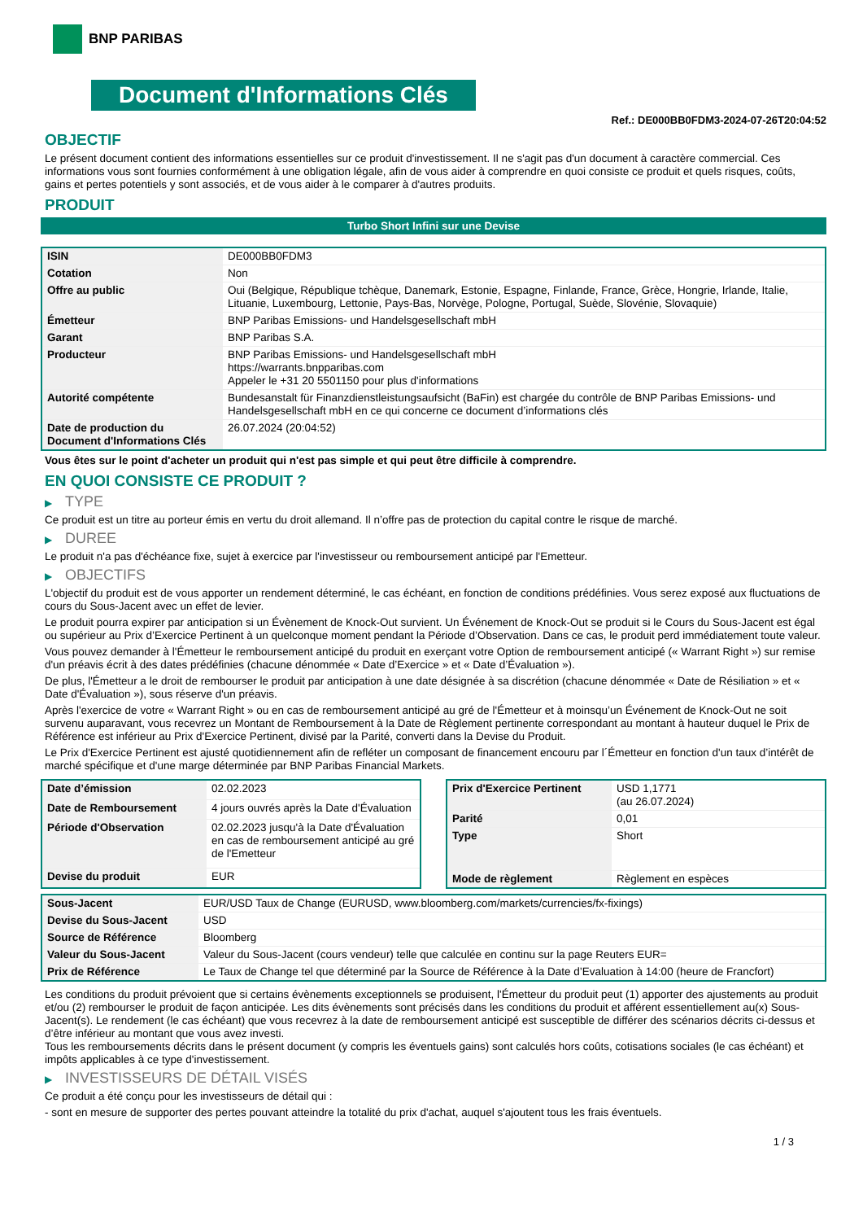BNP PARIBAS
Document d'Informations Clés
Ref.: DE000BB0FDM3-2024-07-26T20:04:52
OBJECTIF
Le présent document contient des informations essentielles sur ce produit d'investissement. Il ne s'agit pas d'un document à caractère commercial. Ces informations vous sont fournies conformément à une obligation légale, afin de vous aider à comprendre en quoi consiste ce produit et quels risques, coûts, gains et pertes potentiels y sont associés, et de vous aider à le comparer à d'autres produits.
PRODUIT
Turbo Short Infini sur une Devise
| ISIN | DE000BB0FDM3 |
| Cotation | Non |
| Offre au public | Oui (Belgique, République tchèque, Danemark, Estonie, Espagne, Finlande, France, Grèce, Hongrie, Irlande, Italie, Lituanie, Luxembourg, Lettonie, Pays-Bas, Norvège, Pologne, Portugal, Suède, Slovénie, Slovaquie) |
| Émetteur | BNP Paribas Emissions- und Handelsgesellschaft mbH |
| Garant | BNP Paribas S.A. |
| Producteur | BNP Paribas Emissions- und Handelsgesellschaft mbH https://warrants.bnpparibas.com Appeler le +31 20 5501150 pour plus d'informations |
| Autorité compétente | Bundesanstalt für Finanzdienstleistungsaufsicht (BaFin) est chargée du contrôle de BNP Paribas Emissions- und Handelsgesellschaft mbH en ce qui concerne ce document d’informations clés |
| Date de production du Document d'Informations Clés | 26.07.2024 (20:04:52) |
Vous êtes sur le point d'acheter un produit qui n'est pas simple et qui peut être difficile à comprendre.
EN QUOI CONSISTE CE PRODUIT ?
▶ TYPE
Ce produit est un titre au porteur émis en vertu du droit allemand. Il n’offre pas de protection du capital contre le risque de marché.
▶ DUREE
Le produit n'a pas d'échéance fixe, sujet à exercice par l'investisseur ou remboursement anticipé par l'Emetteur.
▶ OBJECTIFS
L'objectif du produit est de vous apporter un rendement déterminé, le cas échéant, en fonction de conditions prédéfinies. Vous serez exposé aux fluctuations de cours du Sous-Jacent avec un effet de levier.
Le produit pourra expirer par anticipation si un Évènement de Knock-Out survient. Un Événement de Knock-Out se produit si le Cours du Sous-Jacent est égal ou supérieur au Prix d’Exercice Pertinent à un quelconque moment pendant la Période d’Observation. Dans ce cas, le produit perd immédiatement toute valeur.
Vous pouvez demander à l'Émetteur le remboursement anticipé du produit en exerçant votre Option de remboursement anticipé (« Warrant Right ») sur remise d'un préavis écrit à des dates prédéfinies (chacune dénommée « Date d’Exercice » et « Date d’Évaluation »).
De plus, l'Émetteur a le droit de rembourser le produit par anticipation à une date désignée à sa discrétion (chacune dénommée « Date de Résiliation » et « Date d'Évaluation »), sous réserve d'un préavis.
Après l'exercice de votre « Warrant Right » ou en cas de remboursement anticipé au gré de l'Émetteur et à moinsqu’un Événement de Knock-Out ne soit survenu auparavant, vous recevrez un Montant de Remboursement à la Date de Règlement pertinente correspondant au montant à hauteur duquel le Prix de Référence est inférieur au Prix d'Exercice Pertinent, divisé par la Parité, converti dans la Devise du Produit.
Le Prix d'Exercice Pertinent est ajusté quotidiennement afin de refléter un composant de financement encouru par l´Émetteur en fonction d'un taux d’intérêt de marché spécifique et d'une marge déterminée par BNP Paribas Financial Markets.
| Date d’émission | 02.02.2023 |
| Date de Remboursement | 4 jours ouvrés après la Date d'Évaluation |
| Période d'Observation | 02.02.2023 jusqu'à la Date d'Évaluation en cas de remboursement anticipé au gré de l'Emetteur |
| Devise du produit | EUR |
| Prix d'Exercice Pertinent | USD 1,1771 (au 26.07.2024) |
| Parité | 0,01 |
| Type | Short |
| Mode de règlement | Règlement en espèces |
| Sous-Jacent | EUR/USD Taux de Change (EURUSD, www.bloomberg.com/markets/currencies/fx-fixings) |
| Devise du Sous-Jacent | USD |
| Source de Référence | Bloomberg |
| Valeur du Sous-Jacent | Valeur du Sous-Jacent (cours vendeur) telle que calculée en continu sur la page Reuters EUR= |
| Prix de Référence | Le Taux de Change tel que déterminé par la Source de Référence à la Date d’Evaluation à 14:00 (heure de Francfort) |
Les conditions du produit prévoient que si certains évènements exceptionnels se produisent, l'Émetteur du produit peut (1) apporter des ajustements au produit et/ou (2) rembourser le produit de façon anticipée. Les dits évènements sont précisés dans les conditions du produit et afférent essentiellement au(x) Sous-Jacent(s). Le rendement (le cas échéant) que vous recevrez à la date de remboursement anticipé est susceptible de différer des scénarios décrits ci-dessus et d’être inférieur au montant que vous avez investi.
Tous les remboursements décrits dans le présent document (y compris les éventuels gains) sont calculés hors coûts, cotisations sociales (le cas échéant) et impôts applicables à ce type d'investissement.
▶ INVESTISSEURS DE DÉTAIL VISÉS
Ce produit a été conçu pour les investisseurs de détail qui :
- sont en mesure de supporter des pertes pouvant atteindre la totalité du prix d'achat, auquel s'ajoutent tous les frais éventuels.
1 / 3